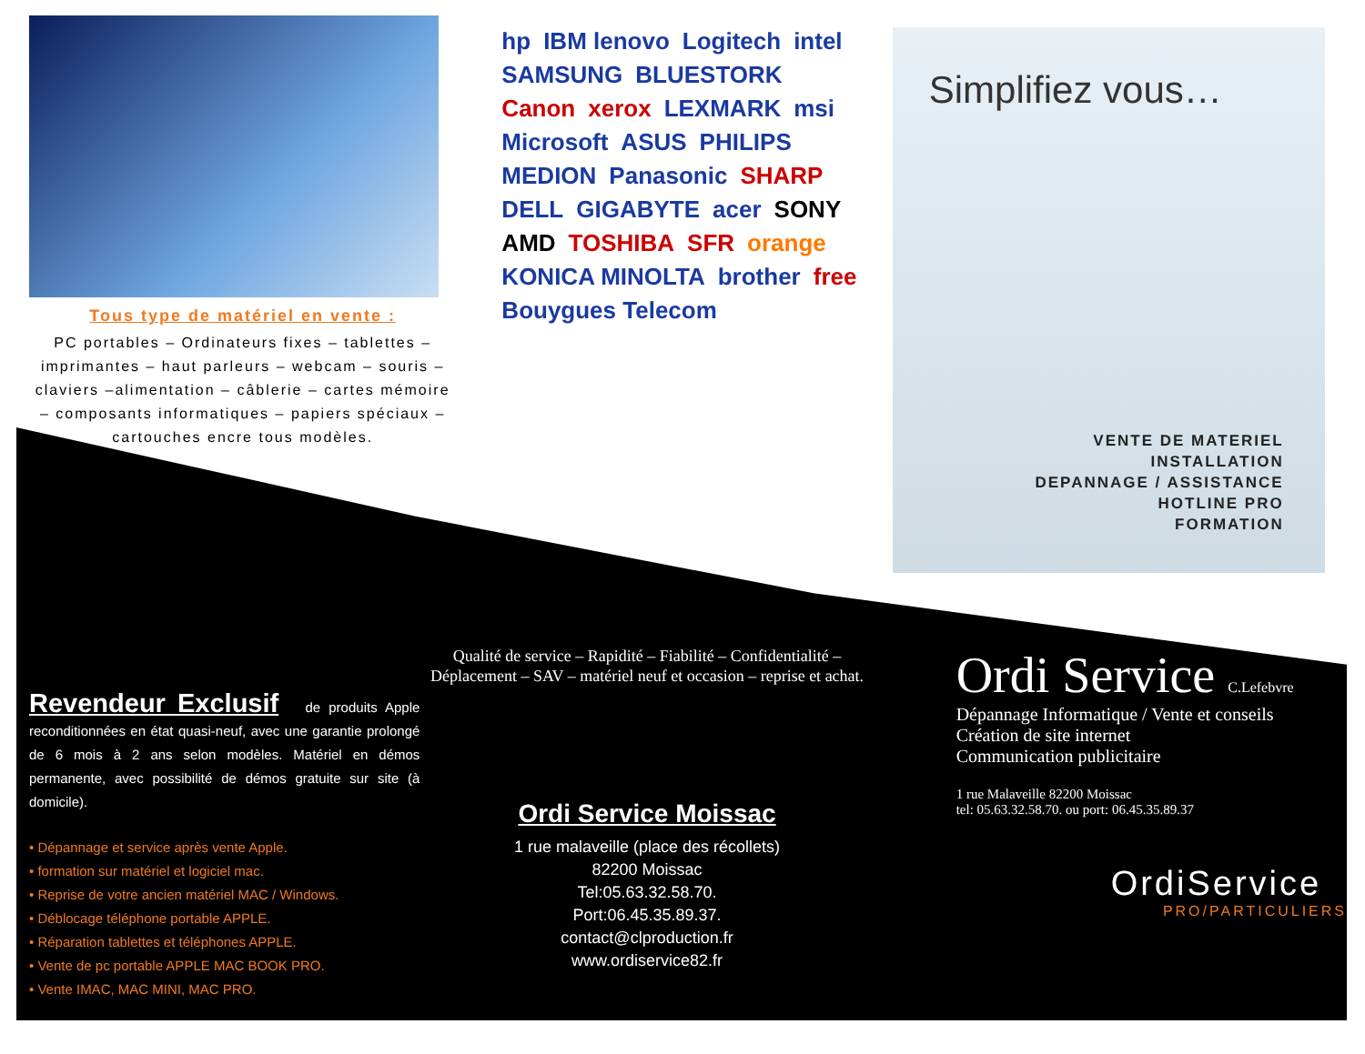Tous type de matériel en vente :
PC portables – Ordinateurs fixes – tablettes – imprimantes – haut parleurs – webcam – souris – claviers –alimentation – câblerie – cartes mémoire – composants informatiques – papiers spéciaux – cartouches encre tous modèles.
hp IBM lenovo Logitech intel SAMSUNG BLUESTORK Canon xerox LEXMARK msi Microsoft ASUS PHILIPS MEDION Panasonic SHARP DELL GIGABYTE acer SONY AMD TOSHIBA SFR orange KONICA MINOLTA brother free Bouygues Telecom
Simplifiez vous…
VENTE DE MATERIEL
INSTALLATION
DEPANNAGE / ASSISTANCE
HOTLINE PRO
FORMATION
Revendeur Exclusif
de produits Apple reconditionnées en état quasi-neuf, avec une garantie prolongé de 6 mois à 2 ans selon modèles. Matériel en démos permanente, avec possibilité de démos gratuite sur site (à domicile).
• Dépannage et service après vente Apple.
• formation sur matériel et logiciel mac.
• Reprise de votre ancien matériel MAC / Windows.
• Déblocage téléphone portable APPLE.
• Réparation tablettes et téléphones APPLE.
• Vente de pc portable APPLE MAC BOOK PRO.
• Vente IMAC, MAC MINI, MAC PRO.
Qualité de service – Rapidité – Fiabilité – Confidentialité – Déplacement – SAV – matériel neuf et occasion – reprise et achat.
Ordi Service Moissac
1 rue malaveille (place des récollets)
82200 Moissac
Tel:05.63.32.58.70.
Port:06.45.35.89.37.
contact@clproduction.fr
www.ordiservice82.fr
Ordi Service C.Lefebvre
Dépannage Informatique / Vente et conseils
Création de site internet
Communication publicitaire
1 rue Malaveille 82200 Moissac
tel: 05.63.32.58.70. ou port: 06.45.35.89.37
OrdiService
PRO/PARTICULIERS